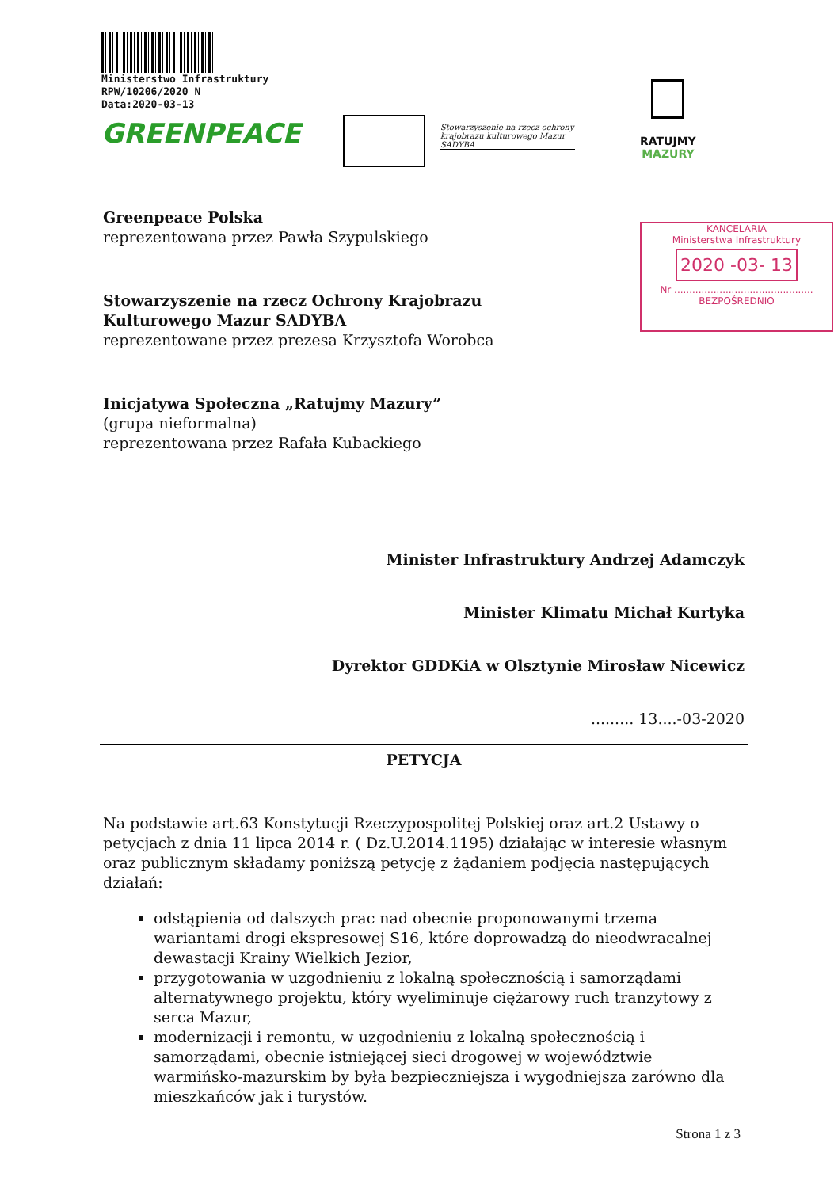Ministerstwo Infrastruktury
RPW/10206/2020 N
Data:2020-03-13
GREENPEACE
Stowarzyszenie na rzecz ochrony krajobrazu kulturowego Mazur SADYBA
RATUJMY
MAZURY
KANCELARIA
Ministerstwa Infrastruktury
2020 -03- 13
Nr ..............................................
BEZPOŚREDNIO
Greenpeace Polska
reprezentowana przez Pawła Szypulskiego
Stowarzyszenie na rzecz Ochrony Krajobrazu
Kulturowego Mazur SADYBA
reprezentowane przez prezesa Krzysztofa Worobca
Inicjatywa Społeczna „Ratujmy Mazury”
(grupa nieformalna)
reprezentowana przez Rafała Kubackiego
Minister Infrastruktury Andrzej Adamczyk
Minister Klimatu Michał Kurtyka
Dyrektor GDDKiA w Olsztynie Mirosław Nicewicz
......... 13....-03-2020
PETYCJA
Na podstawie art.63 Konstytucji Rzeczypospolitej Polskiej oraz art.2 Ustawy o petycjach z dnia 11 lipca 2014 r. ( Dz.U.2014.1195) działając w interesie własnym oraz publicznym składamy poniższą petycję z żądaniem podjęcia następujących działań:
odstąpienia od dalszych prac nad obecnie proponowanymi trzema wariantami drogi ekspresowej S16, które doprowadzą do nieodwracalnej dewastacji Krainy Wielkich Jezior,
przygotowania w uzgodnieniu z lokalną społecznością i samorządami alternatywnego projektu, który wyeliminuje ciężarowy ruch tranzytowy z serca Mazur,
modernizacji i remontu, w uzgodnieniu z lokalną społecznością i samorządami, obecnie istniejącej sieci drogowej w województwie warmińsko-mazurskim by była bezpieczniejsza i wygodniejsza zarówno dla mieszkańców jak i turystów.
Strona 1 z 3